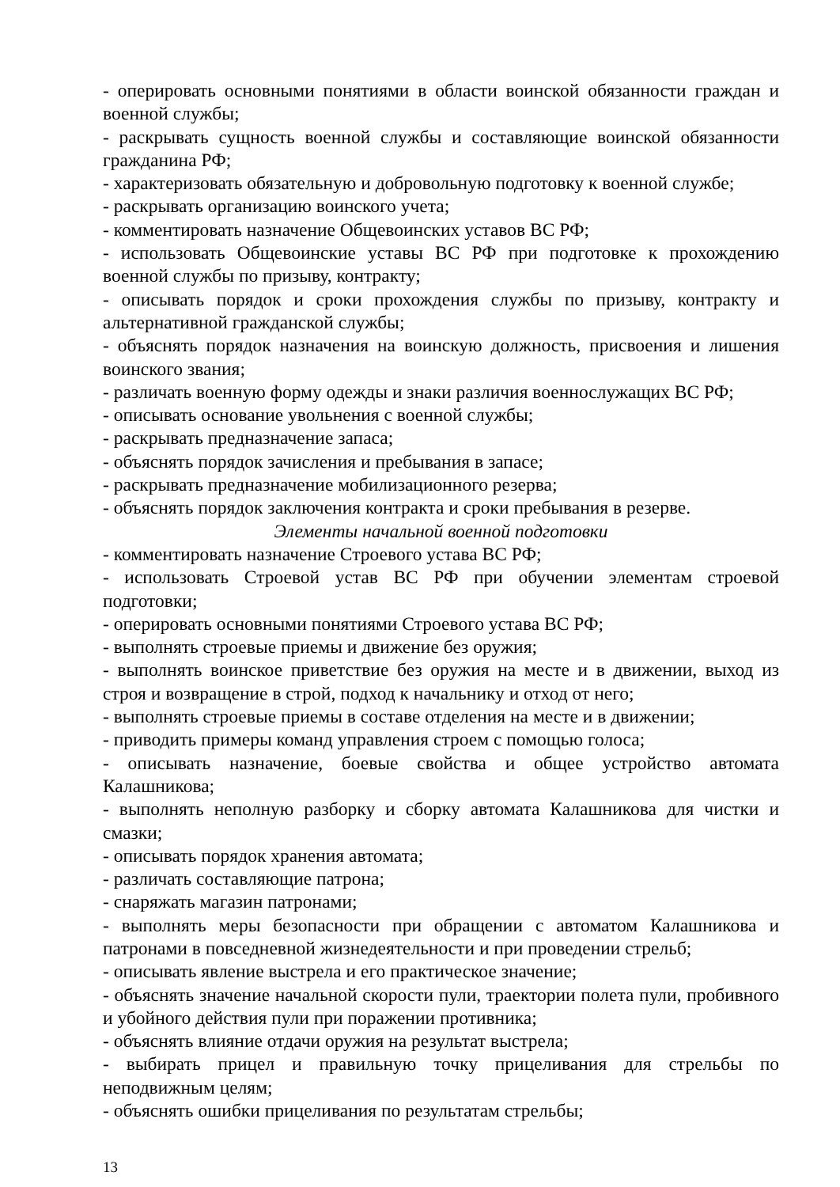- оперировать основными понятиями в области воинской обязанности граждан и военной службы;
- раскрывать сущность военной службы и составляющие воинской обязанности гражданина РФ;
- характеризовать обязательную и добровольную подготовку к военной службе;
- раскрывать организацию воинского учета;
- комментировать назначение Общевоинских уставов ВС РФ;
- использовать Общевоинские уставы ВС РФ при подготовке к прохождению военной службы по призыву, контракту;
- описывать порядок и сроки прохождения службы по призыву, контракту и альтернативной гражданской службы;
- объяснять порядок назначения на воинскую должность, присвоения и лишения воинского звания;
- различать военную форму одежды и знаки различия военнослужащих ВС РФ;
- описывать основание увольнения с военной службы;
- раскрывать предназначение запаса;
- объяснять порядок зачисления и пребывания в запасе;
- раскрывать предназначение мобилизационного резерва;
- объяснять порядок заключения контракта и сроки пребывания в резерве.
Элементы начальной военной подготовки
- комментировать назначение Строевого устава ВС РФ;
- использовать Строевой устав ВС РФ при обучении элементам строевой подготовки;
- оперировать основными понятиями Строевого устава ВС РФ;
- выполнять строевые приемы и движение без оружия;
- выполнять воинское приветствие без оружия на месте и в движении, выход из строя и возвращение в строй, подход к начальнику и отход от него;
- выполнять строевые приемы в составе отделения на месте и в движении;
- приводить примеры команд управления строем с помощью голоса;
- описывать назначение, боевые свойства и общее устройство автомата Калашникова;
- выполнять неполную разборку и сборку автомата Калашникова для чистки и смазки;
- описывать порядок хранения автомата;
- различать составляющие патрона;
- снаряжать магазин патронами;
- выполнять меры безопасности при обращении с автоматом Калашникова и патронами в повседневной жизнедеятельности и при проведении стрельб;
- описывать явление выстрела и его практическое значение;
- объяснять значение начальной скорости пули, траектории полета пули, пробивного и убойного действия пули при поражении противника;
- объяснять влияние отдачи оружия на результат выстрела;
- выбирать прицел и правильную точку прицеливания для стрельбы по неподвижным целям;
- объяснять ошибки прицеливания по результатам стрельбы;
13